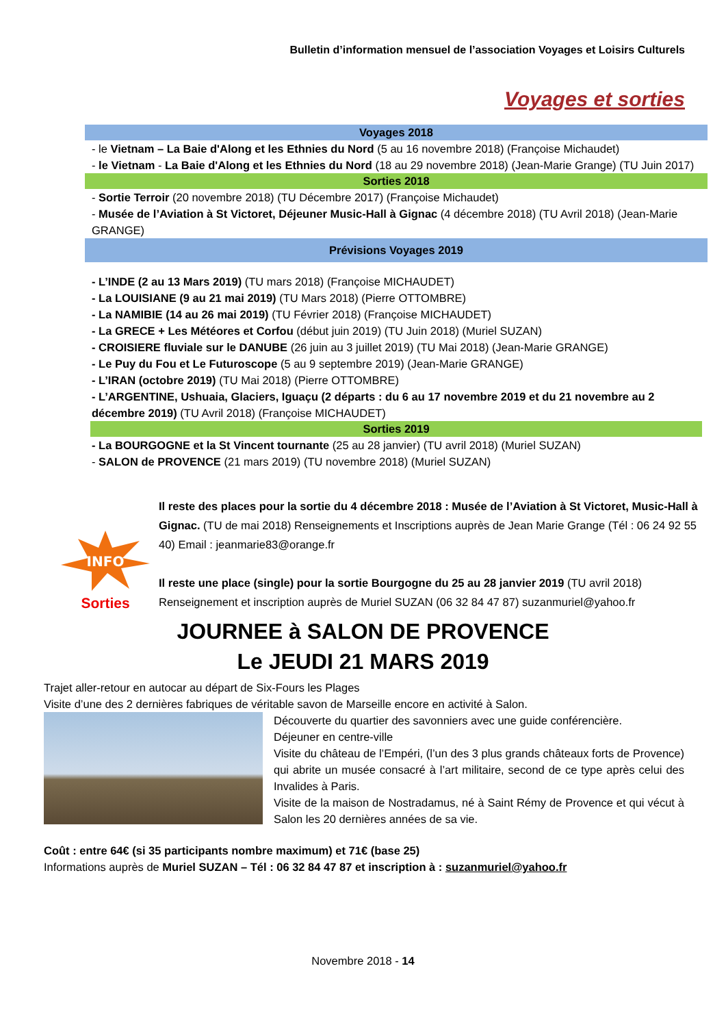Bulletin d’information mensuel de l’association Voyages et Loisirs Culturels
Voyages et sorties
Voyages 2018
- le Vietnam – La Baie d'Along et les Ethnies du Nord (5 au 16 novembre 2018) (Françoise Michaudet)
- le Vietnam - La Baie d'Along et les Ethnies du Nord (18 au 29 novembre 2018) (Jean-Marie Grange) (TU Juin 2017)
Sorties 2018
- Sortie Terroir (20 novembre 2018) (TU Décembre 2017) (Françoise Michaudet)
- Musée de l’Aviation à St Victoret, Déjeuner Music-Hall à Gignac (4 décembre 2018) (TU Avril 2018) (Jean-Marie GRANGE)
Prévisions Voyages 2019
- L’INDE (2 au 13 Mars 2019) (TU mars 2018) (Françoise MICHAUDET)
- La LOUISIANE (9 au 21 mai 2019) (TU Mars 2018) (Pierre OTTOMBRE)
- La NAMIBIE (14 au 26 mai 2019) (TU Février 2018) (Françoise MICHAUDET)
- La GRECE + Les Météores et Corfou (début juin 2019) (TU Juin 2018) (Muriel SUZAN)
- CROISIERE fluviale sur le DANUBE (26 juin au 3 juillet 2019) (TU Mai 2018) (Jean-Marie GRANGE)
- Le Puy du Fou et Le Futuroscope (5 au 9 septembre 2019) (Jean-Marie GRANGE)
- L’IRAN (octobre 2019) (TU Mai 2018) (Pierre OTTOMBRE)
- L’ARGENTINE, Ushuaia, Glaciers, Iguaçu (2 départs : du 6 au 17 novembre 2019 et du 21 novembre au 2 décembre 2019) (TU Avril 2018) (Françoise MICHAUDET)
Sorties 2019
- La BOURGOGNE et la St Vincent tournante (25 au 28 janvier) (TU avril 2018) (Muriel SUZAN)
- SALON de PROVENCE (21 mars 2019) (TU novembre 2018) (Muriel SUZAN)
INFO
Sorties
Il reste des places pour la sortie du 4 décembre 2018 : Musée de l’Aviation à St Victoret, Music-Hall à Gignac. (TU de mai 2018) Renseignements et Inscriptions auprès de Jean Marie Grange (Tél : 06 24 92 55 40) Email : jeanmarie83@orange.fr
Il reste une place (single) pour la sortie Bourgogne du 25 au 28 janvier 2019 (TU avril 2018) Renseignement et inscription auprès de Muriel SUZAN (06 32 84 47 87) suzanmuriel@yahoo.fr
JOURNEE à SALON DE PROVENCE
Le JEUDI 21 MARS 2019
Trajet aller-retour en autocar au départ de Six-Fours les Plages
Visite d’une des 2 dernières fabriques de véritable savon de Marseille encore en activité à Salon.
Découverte du quartier des savonniers avec une guide conférencière.
Déjeuner en centre-ville
Visite du château de l’Empéri, (l’un des 3 plus grands châteaux forts de Provence) qui abrite un musée consacré à l’art militaire, second de ce type après celui des Invalides à Paris.
Visite de la maison de Nostradamus, né à Saint Rémy de Provence et qui vécut à Salon les 20 dernières années de sa vie.
Coût : entre 64€ (si 35 participants nombre maximum) et 71€ (base 25)
Informations auprès de Muriel SUZAN – Tél : 06 32 84 47 87 et inscription à : suzanmuriel@yahoo.fr
Novembre 2018 - 14